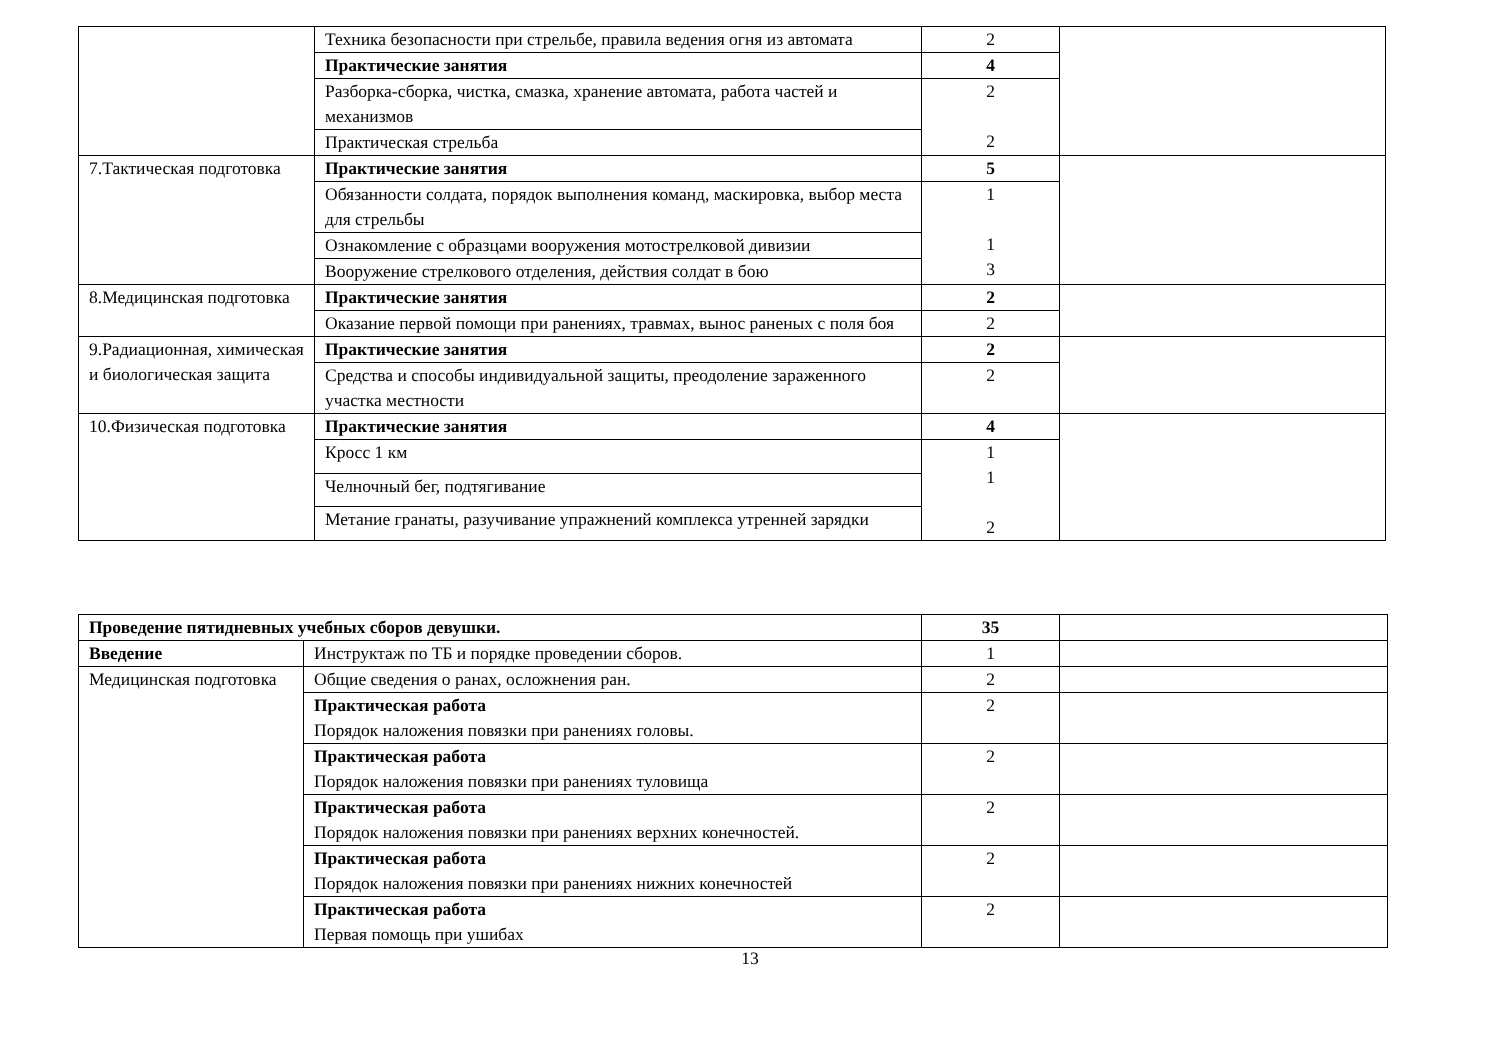| | Техника безопасности при стрельбе, правила ведения огня из автомата | 2 | |
| | Практические занятия | 4 | |
| | Разборка-сборка, чистка, смазка, хранение автомата, работа частей и механизмов | 2 2 | |
| | Практическая стрельба | | |
| 7.Тактическая подготовка | Практические занятия | 5 | |
| | Обязанности солдата, порядок выполнения команд, маскировка, выбор места для стрельбы | 1 1 3 | |
| | Ознакомление с образцами вооружения мотострелковой дивизии | | |
| | Вооружение стрелкового отделения, действия солдат в бою | | |
| 8.Медицинская подготовка | Практические занятия | 2 | |
| | Оказание первой помощи при ранениях, травмах, вынос раненых с поля боя | 2 | |
| 9.Радиационная, химическая и биологическая защита | Практические занятия | 2 | |
| | Средства и способы индивидуальной защиты, преодоление зараженного участка местности | 2 | |
| 10.Физическая подготовка | Практические занятия | 4 | |
| | Кросс 1 км | 1 1 2 | |
| | Челночный бег, подтягивание | | |
| | Метание гранаты, разучивание упражнений комплекса утренней зарядки | | |
| Проведение пятидневных учебных сборов девушки. | | 35 | |
| Введение | Инструктаж по ТБ и порядке проведении сборов. | 1 | |
| Медицинская подготовка | Общие сведения о ранах, осложнения ран. | 2 | |
| | Практическая работа Порядок наложения повязки при ранениях головы. | 2 | |
| | Практическая работа Порядок наложения повязки при ранениях туловища | 2 | |
| | Практическая работа Порядок наложения повязки при ранениях верхних конечностей. | 2 | |
| | Практическая работа Порядок наложения повязки при ранениях нижних конечностей | 2 | |
| | Практическая работа Первая помощь при ушибах | 2 | |
13